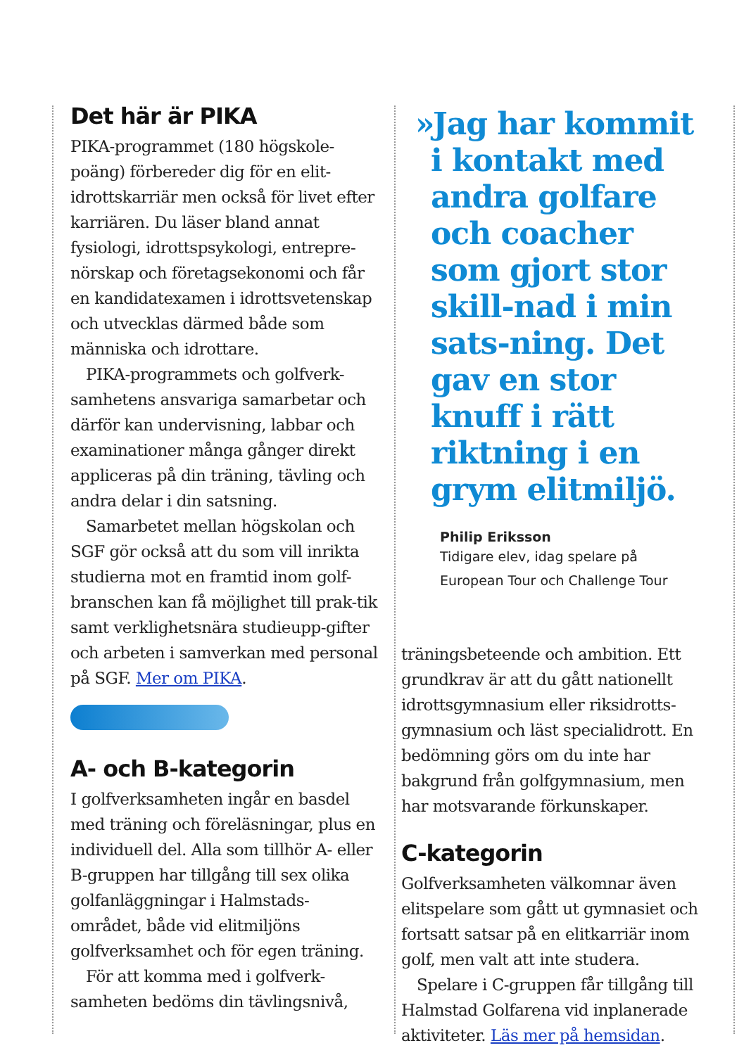Det här är PIKA
PIKA-programmet (180 högskole-poäng) förbereder dig för en elit-idrottskarriär men också för livet efter karriären. Du läser bland annat fysiologi, idrottspsykologi, entrepre-nörskap och företagsekonomi och får en kandidatexamen i idrottsvetenskap och utvecklas därmed både som människa och idrottare.
PIKA-programmets och golfverk-samhetens ansvariga samarbetar och därför kan undervisning, labbar och examinationer många gånger direkt appliceras på din träning, tävling och andra delar i din satsning.
Samarbetet mellan högskolan och SGF gör också att du som vill inrikta studierna mot en framtid inom golf-branschen kan få möjlighet till prak-tik samt verklighetsnära studieupp-gifter och arbeten i samverkan med personal på SGF. Mer om PIKA.
A- och B-kategorin
I golfverksamheten ingår en basdel med träning och föreläsningar, plus en individuell del. Alla som tillhör A- eller B-gruppen har tillgång till sex olika golfanläggningar i Halmstads-området, både vid elitmiljöns golfverksamhet och för egen träning.
För att komma med i golfverk-samheten bedöms din tävlingsnivå,
»Jag har kommit i kontakt med andra golfare och coacher som gjort stor skill-nad i min sats-ning. Det gav en stor knuff i rätt riktning i en grym elitmiljö.
Philip Eriksson
Tidigare elev, idag spelare på
European Tour och Challenge Tour
träningsbeteende och ambition. Ett grundkrav är att du gått nationellt idrottsgymnasium eller riksidrotts-gymnasium och läst specialidrott. En bedömning görs om du inte har bakgrund från golfgymnasium, men har motsvarande förkunskaper.
C-kategorin
Golfverksamheten välkomnar även elitspelare som gått ut gymnasiet och fortsatt satsar på en elitkarriär inom golf, men valt att inte studera.
Spelare i C-gruppen får tillgång till Halmstad Golfarena vid inplanerade aktiviteter. Läs mer på hemsidan.